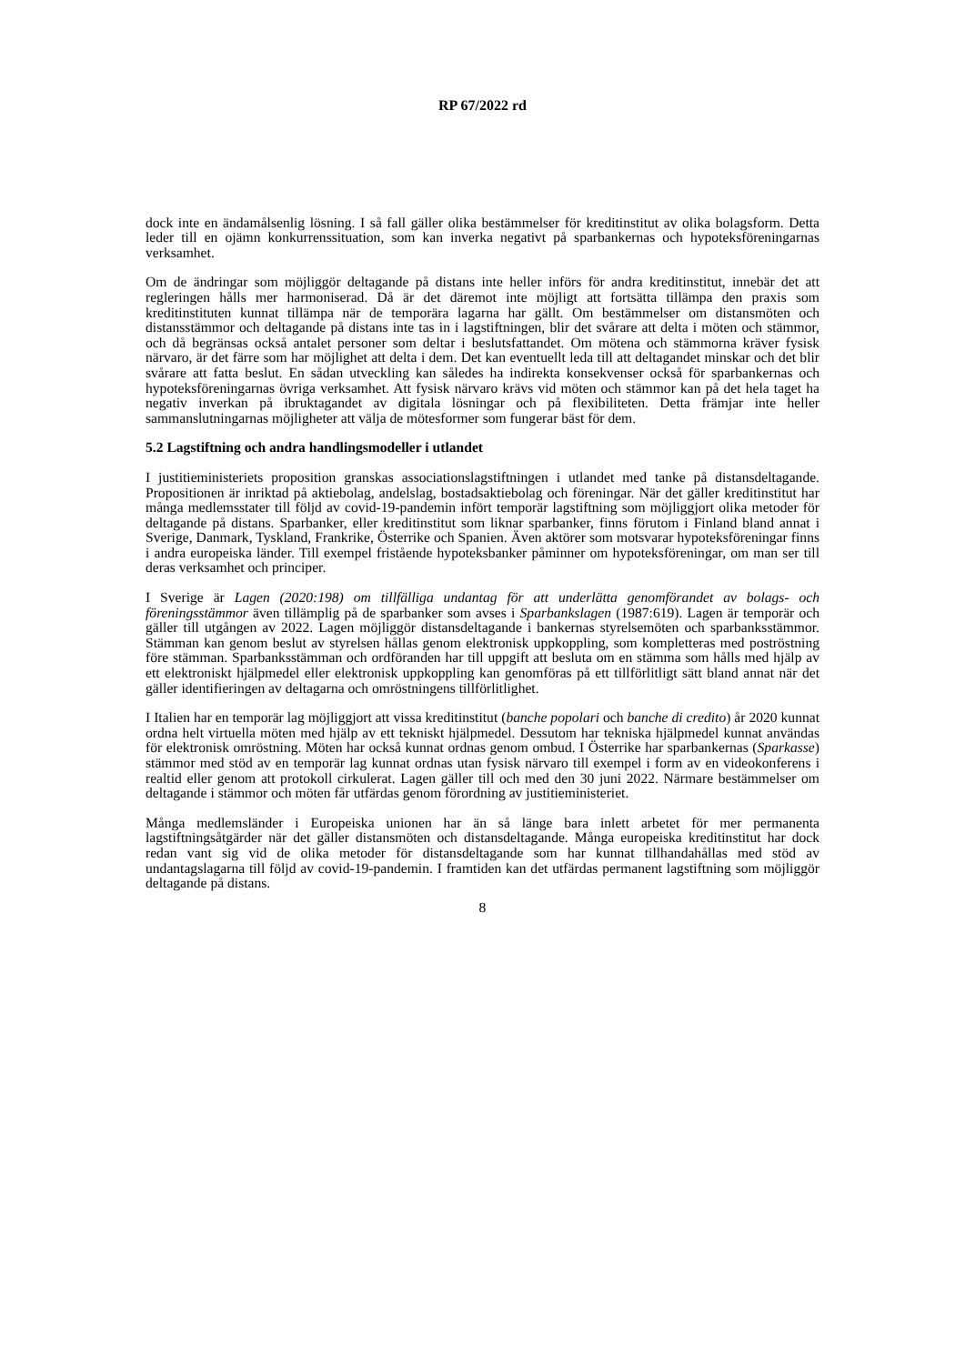RP 67/2022 rd
dock inte en ändamålsenlig lösning. I så fall gäller olika bestämmelser för kreditinstitut av olika bolagsform. Detta leder till en ojämn konkurrenssituation, som kan inverka negativt på sparbankernas och hypoteksföreningarnas verksamhet.
Om de ändringar som möjliggör deltagande på distans inte heller införs för andra kreditinstitut, innebär det att regleringen hålls mer harmoniserad. Då är det däremot inte möjligt att fortsätta tillämpa den praxis som kreditinstituten kunnat tillämpa när de temporära lagarna har gällt. Om bestämmelser om distansmöten och distansstämmor och deltagande på distans inte tas in i lagstiftningen, blir det svårare att delta i möten och stämmor, och då begränsas också antalet personer som deltar i beslutsfattandet. Om mötena och stämmorna kräver fysisk närvaro, är det färre som har möjlighet att delta i dem. Det kan eventuellt leda till att deltagandet minskar och det blir svårare att fatta beslut. En sådan utveckling kan således ha indirekta konsekvenser också för sparbankernas och hypoteksföreningarnas övriga verksamhet. Att fysisk närvaro krävs vid möten och stämmor kan på det hela taget ha negativ inverkan på ibruktagandet av digitala lösningar och på flexibiliteten. Detta främjar inte heller sammanslutningarnas möjligheter att välja de mötesformer som fungerar bäst för dem.
5.2 Lagstiftning och andra handlingsmodeller i utlandet
I justitieministeriets proposition granskas associationslagstiftningen i utlandet med tanke på distansdeltagande. Propositionen är inriktad på aktiebolag, andelslag, bostadsaktiebolag och föreningar. När det gäller kreditinstitut har många medlemsstater till följd av covid-19-pandemin infört temporär lagstiftning som möjliggjort olika metoder för deltagande på distans. Sparbanker, eller kreditinstitut som liknar sparbanker, finns förutom i Finland bland annat i Sverige, Danmark, Tyskland, Frankrike, Österrike och Spanien. Även aktörer som motsvarar hypoteksföreningar finns i andra europeiska länder. Till exempel fristående hypoteksbanker påminner om hypoteksföreningar, om man ser till deras verksamhet och principer.
I Sverige är Lagen (2020:198) om tillfälliga undantag för att underlätta genomförandet av bolags- och föreningsstämmor även tillämplig på de sparbanker som avses i Sparbankslagen (1987:619). Lagen är temporär och gäller till utgången av 2022. Lagen möjliggör distansdeltagande i bankernas styrelsemöten och sparbanksstämmor. Stämman kan genom beslut av styrelsen hållas genom elektronisk uppkoppling, som kompletteras med poströstning före stämman. Sparbanksstämman och ordföranden har till uppgift att besluta om en stämma som hålls med hjälp av ett elektroniskt hjälpmedel eller elektronisk uppkoppling kan genomföras på ett tillförlitligt sätt bland annat när det gäller identifieringen av deltagarna och omröstningens tillförlitlighet.
I Italien har en temporär lag möjliggjort att vissa kreditinstitut (banche popolari och banche di credito) år 2020 kunnat ordna helt virtuella möten med hjälp av ett tekniskt hjälpmedel. Dessutom har tekniska hjälpmedel kunnat användas för elektronisk omröstning. Möten har också kunnat ordnas genom ombud. I Österrike har sparbankernas (Sparkasse) stämmor med stöd av en temporär lag kunnat ordnas utan fysisk närvaro till exempel i form av en videokonferens i realtid eller genom att protokoll cirkulerat. Lagen gäller till och med den 30 juni 2022. Närmare bestämmelser om deltagande i stämmor och möten får utfärdas genom förordning av justitieministeriet.
Många medlemsländer i Europeiska unionen har än så länge bara inlett arbetet för mer permanenta lagstiftningsåtgärder när det gäller distansmöten och distansdeltagande. Många europeiska kreditinstitut har dock redan vant sig vid de olika metoder för distansdeltagande som har kunnat tillhandahållas med stöd av undantagslagarna till följd av covid-19-pandemin. I framtiden kan det utfärdas permanent lagstiftning som möjliggör deltagande på distans.
8